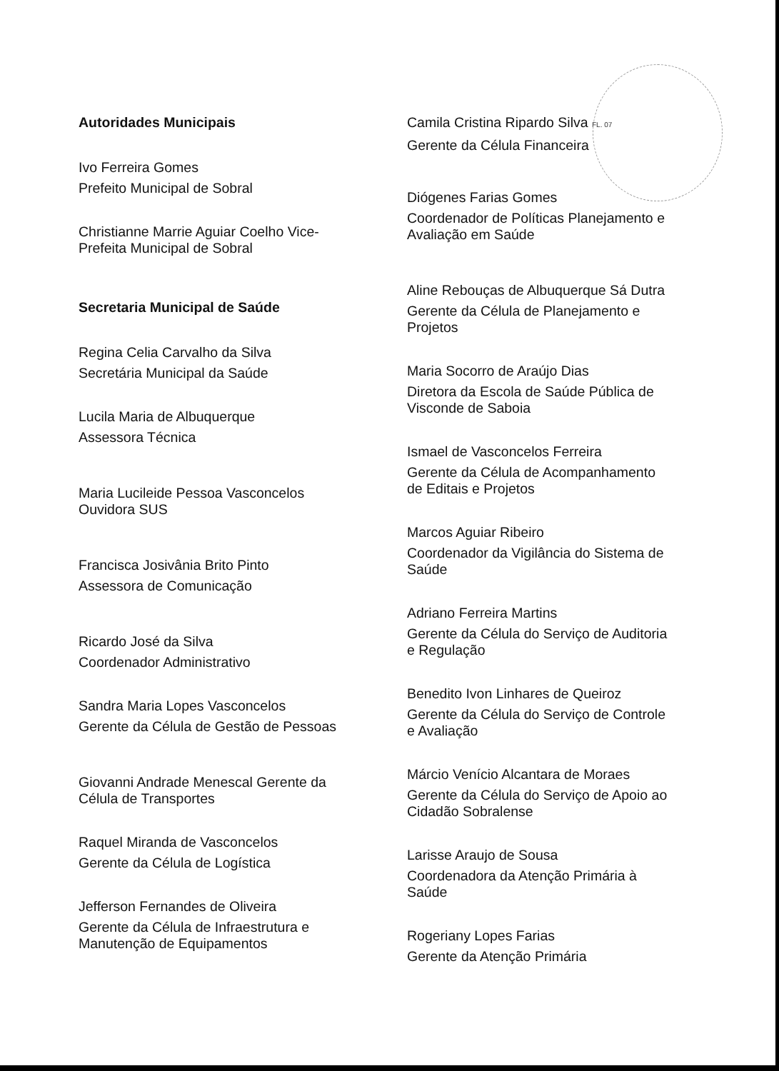Autoridades Municipais
Ivo Ferreira Gomes
Prefeito Municipal de Sobral
Christianne Marrie Aguiar Coelho Vice-
Prefeita Municipal de Sobral
Secretaria Municipal de Saúde
Regina Celia Carvalho da Silva
Secretária Municipal da Saúde
Lucila Maria de Albuquerque
Assessora Técnica
Maria Lucileide Pessoa Vasconcelos
Ouvidora SUS
Francisca Josivânia Brito Pinto
Assessora de Comunicação
Ricardo José da Silva
Coordenador Administrativo
Sandra Maria Lopes Vasconcelos
Gerente da Célula de Gestão de Pessoas
Giovanni Andrade Menescal Gerente da
Célula de Transportes
Raquel Miranda de Vasconcelos
Gerente da Célula de Logística
Jefferson Fernandes de Oliveira
Gerente da Célula de Infraestrutura e
Manutenção de Equipamentos
Camila Cristina Ripardo Silva FL. 07
Gerente da Célula Financeira
Diógenes Farias Gomes
Coordenador de Políticas Planejamento e
Avaliação em Saúde
Aline Rebouças de Albuquerque Sá Dutra
Gerente da Célula de Planejamento e
Projetos
Maria Socorro de Araújo Dias
Diretora da Escola de Saúde Pública de
Visconde de Saboia
Ismael de Vasconcelos Ferreira
Gerente da Célula de Acompanhamento
de Editais e Projetos
Marcos Aguiar Ribeiro
Coordenador da Vigilância do Sistema de
Saúde
Adriano Ferreira Martins
Gerente da Célula do Serviço de Auditoria
e Regulação
Benedito Ivon Linhares de Queiroz
Gerente da Célula do Serviço de Controle
e Avaliação
Márcio Venício Alcantara de Moraes
Gerente da Célula do Serviço de Apoio ao
Cidadão Sobralense
Larisse Araujo de Sousa
Coordenadora da Atenção Primária à
Saúde
Rogeriany Lopes Farias
Gerente da Atenção Primária